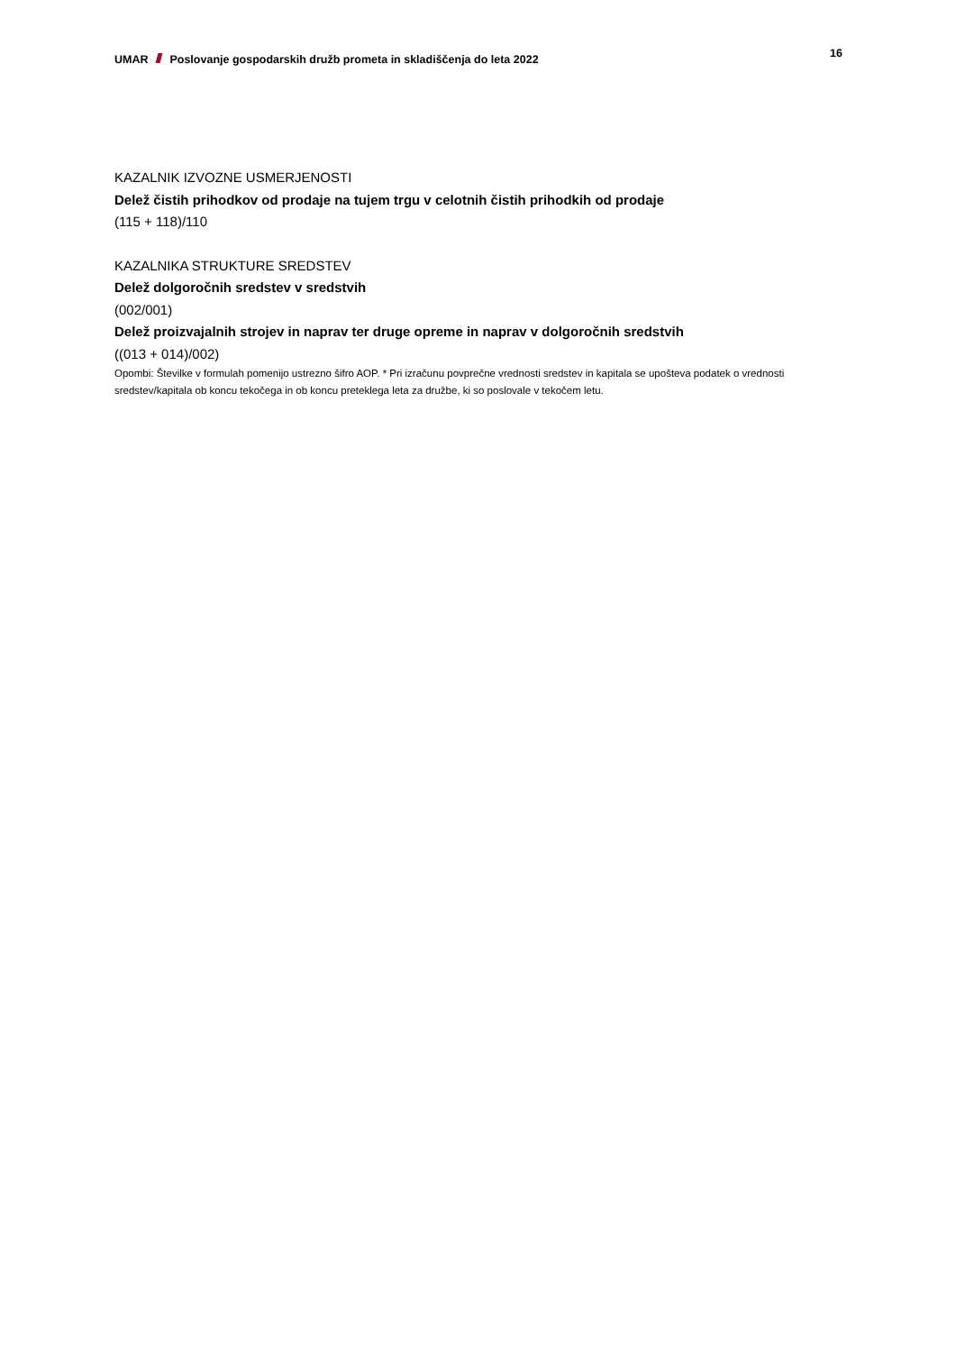UMAR Poslovanje gospodarskih družb prometa in skladiščenja do leta 2022
16
KAZALNIK IZVOZNE USMERJENOSTI
Delež čistih prihodkov od prodaje na tujem trgu v celotnih čistih prihodkih od prodaje
(115 + 118)/110
KAZALNIKA STRUKTURE SREDSTEV
Delež dolgoročnih sredstev v sredstvih
(002/001)
Delež proizvajalnih strojev in naprav ter druge opreme in naprav v dolgoročnih sredstvih
((013 + 014)/002)
Opombi: Številke v formulah pomenijo ustrezno šifro AOP. * Pri izračunu povprečne vrednosti sredstev in kapitala se upošteva podatek o vrednosti sredstev/kapitala ob koncu tekočega in ob koncu preteklega leta za družbe, ki so poslovale v tekočem letu.